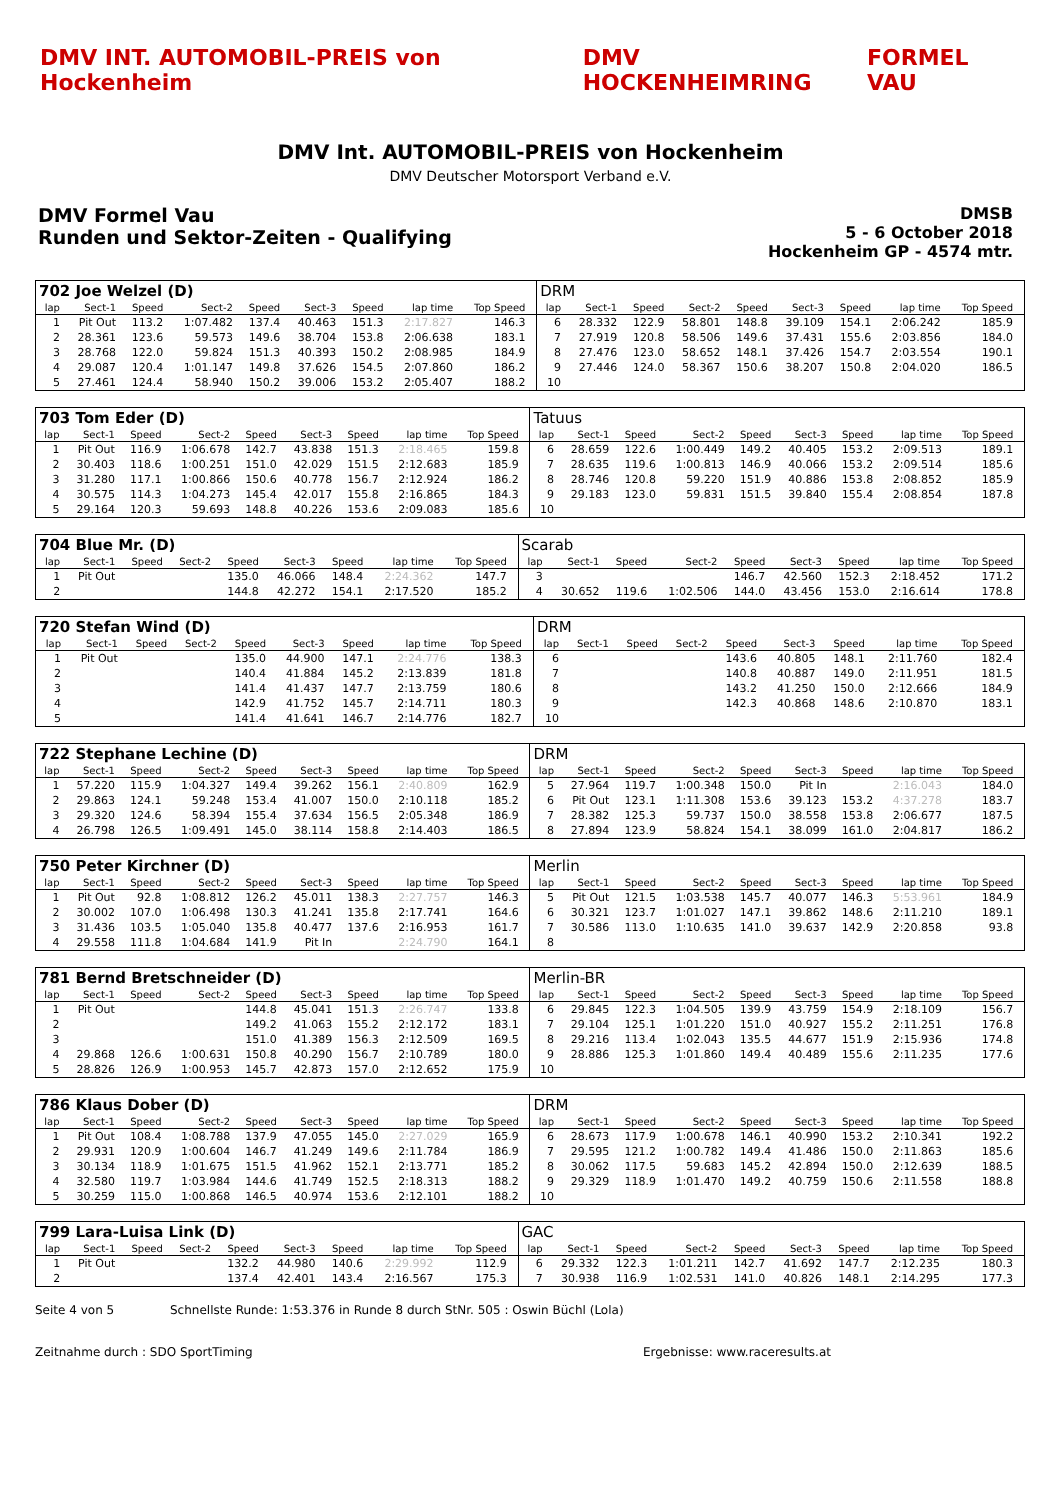DMV INT. AUTOMOBIL-PREIS von Hockenheim
DMV HOCKENHEIMRING FORMEL VAU
DMV Int. AUTOMOBIL-PREIS von Hockenheim
DMV Deutscher Motorsport Verband e.V.
DMV Formel Vau
Runden und Sektor-Zeiten - Qualifying
DMSB
5 - 6 October 2018
Hockenheim GP - 4574 mtr.
| 702 Joe Welzel (D) | | | | | | | | | | DRM | | | | | | | | | |
| lap | Sect-1 | Speed | Sect-2 | Speed | Sect-3 | Speed | lap time | Top Speed | | lap | Sect-1 | Speed | Sect-2 | Speed | Sect-3 | Speed | lap time | Top Speed | |
| 1 | Pit Out | 113.2 | 1:07.482 | 137.4 | 40.463 | 151.3 | 2:17.827 | 146.3 | | 6 | 28.332 | 122.9 | 58.801 | 148.8 | 39.109 | 154.1 | 2:06.242 | 185.9 | |
| 2 | 28.361 | 123.6 | 59.573 | 149.6 | 38.704 | 153.8 | 2:06.638 | 183.1 | | 7 | 27.919 | 120.8 | 58.506 | 149.6 | 37.431 | 155.6 | 2:03.856 | 184.0 | |
| 3 | 28.768 | 122.0 | 59.824 | 151.3 | 40.393 | 150.2 | 2:08.985 | 184.9 | | 8 | 27.476 | 123.0 | 58.652 | 148.1 | 37.426 | 154.7 | 2:03.554 | 190.1 | |
| 4 | 29.087 | 120.4 | 1:01.147 | 149.8 | 37.626 | 154.5 | 2:07.860 | 186.2 | | 9 | 27.446 | 124.0 | 58.367 | 150.6 | 38.207 | 150.8 | 2:04.020 | 186.5 | |
| 5 | 27.461 | 124.4 | 58.940 | 150.2 | 39.006 | 153.2 | 2:05.407 | 188.2 | | 10 | | | | | | | | | |
| 703 Tom Eder (D) | | | | | | | | | | Tatuus | | | | | | | | | |
| lap | Sect-1 | Speed | Sect-2 | Speed | Sect-3 | Speed | lap time | Top Speed | | lap | Sect-1 | Speed | Sect-2 | Speed | Sect-3 | Speed | lap time | Top Speed | |
| 1 | Pit Out | 116.9 | 1:06.678 | 142.7 | 43.838 | 151.3 | 2:18.465 | 159.8 | | 6 | 28.659 | 122.6 | 1:00.449 | 149.2 | 40.405 | 153.2 | 2:09.513 | 189.1 | |
| 2 | 30.403 | 118.6 | 1:00.251 | 151.0 | 42.029 | 151.5 | 2:12.683 | 185.9 | | 7 | 28.635 | 119.6 | 1:00.813 | 146.9 | 40.066 | 153.2 | 2:09.514 | 185.6 | |
| 3 | 31.280 | 117.1 | 1:00.866 | 150.6 | 40.778 | 156.7 | 2:12.924 | 186.2 | | 8 | 28.746 | 120.8 | 59.220 | 151.9 | 40.886 | 153.8 | 2:08.852 | 185.9 | |
| 4 | 30.575 | 114.3 | 1:04.273 | 145.4 | 42.017 | 155.8 | 2:16.865 | 184.3 | | 9 | 29.183 | 123.0 | 59.831 | 151.5 | 39.840 | 155.4 | 2:08.854 | 187.8 | |
| 5 | 29.164 | 120.3 | 59.693 | 148.8 | 40.226 | 153.6 | 2:09.083 | 185.6 | | 10 | | | | | | | | | |
| 704 Blue Mr. (D) | | | | | | | | | | Scarab | | | | | | | | | |
| lap | Sect-1 | Speed | Sect-2 | Speed | Sect-3 | Speed | lap time | Top Speed | | lap | Sect-1 | Speed | Sect-2 | Speed | Sect-3 | Speed | lap time | Top Speed | |
| 1 | Pit Out | | | 135.0 | 46.066 | 148.4 | 2:24.362 | 147.7 | | 3 | | | | 146.7 | 42.560 | 152.3 | 2:18.452 | 171.2 | |
| 2 | | | | 144.8 | 42.272 | 154.1 | 2:17.520 | 185.2 | | 4 | 30.652 | 119.6 | 1:02.506 | 144.0 | 43.456 | 153.0 | 2:16.614 | 178.8 | |
| 720 Stefan Wind (D) | | | | | | | | | | DRM | | | | | | | | | |
| lap | Sect-1 | Speed | Sect-2 | Speed | Sect-3 | Speed | lap time | Top Speed | | lap | Sect-1 | Speed | Sect-2 | Speed | Sect-3 | Speed | lap time | Top Speed | |
| 1 | Pit Out | | | 135.0 | 44.900 | 147.1 | 2:24.776 | 138.3 | | 6 | | | | 143.6 | 40.805 | 148.1 | 2:11.760 | 182.4 | |
| 2 | | | | 140.4 | 41.884 | 145.2 | 2:13.839 | 181.8 | | 7 | | | | 140.8 | 40.887 | 149.0 | 2:11.951 | 181.5 | |
| 3 | | | | 141.4 | 41.437 | 147.7 | 2:13.759 | 180.6 | | 8 | | | | 143.2 | 41.250 | 150.0 | 2:12.666 | 184.9 | |
| 4 | | | | 142.9 | 41.752 | 145.7 | 2:14.711 | 180.3 | | 9 | | | | 142.3 | 40.868 | 148.6 | 2:10.870 | 183.1 | |
| 5 | | | | 141.4 | 41.641 | 146.7 | 2:14.776 | 182.7 | | 10 | | | | | | | | | |
| 722 Stephane Lechine (D) | | | | | | | | | | DRM | | | | | | | | | |
| lap | Sect-1 | Speed | Sect-2 | Speed | Sect-3 | Speed | lap time | Top Speed | | lap | Sect-1 | Speed | Sect-2 | Speed | Sect-3 | Speed | lap time | Top Speed | |
| 1 | 57.220 | 115.9 | 1:04.327 | 149.4 | 39.262 | 156.1 | 2:40.809 | 162.9 | | 5 | 27.964 | 119.7 | 1:00.348 | 150.0 | Pit In | | 2:16.043 | 184.0 | |
| 2 | 29.863 | 124.1 | 59.248 | 153.4 | 41.007 | 150.0 | 2:10.118 | 185.2 | | 6 | Pit Out | 123.1 | 1:11.308 | 153.6 | 39.123 | 153.2 | 4:37.278 | 183.7 | |
| 3 | 29.320 | 124.6 | 58.394 | 155.4 | 37.634 | 156.5 | 2:05.348 | 186.9 | | 7 | 28.382 | 125.3 | 59.737 | 150.0 | 38.558 | 153.8 | 2:06.677 | 187.5 | |
| 4 | 26.798 | 126.5 | 1:09.491 | 145.0 | 38.114 | 158.8 | 2:14.403 | 186.5 | | 8 | 27.894 | 123.9 | 58.824 | 154.1 | 38.099 | 161.0 | 2:04.817 | 186.2 | |
| 750 Peter Kirchner (D) | | | | | | | | | | Merlin | | | | | | | | | |
| lap | Sect-1 | Speed | Sect-2 | Speed | Sect-3 | Speed | lap time | Top Speed | | lap | Sect-1 | Speed | Sect-2 | Speed | Sect-3 | Speed | lap time | Top Speed | |
| 1 | Pit Out | 92.8 | 1:08.812 | 126.2 | 45.011 | 138.3 | 2:27.757 | 146.3 | | 5 | Pit Out | 121.5 | 1:03.538 | 145.7 | 40.077 | 146.3 | 5:53.961 | 184.9 | |
| 2 | 30.002 | 107.0 | 1:06.498 | 130.3 | 41.241 | 135.8 | 2:17.741 | 164.6 | | 6 | 30.321 | 123.7 | 1:01.027 | 147.1 | 39.862 | 148.6 | 2:11.210 | 189.1 | |
| 3 | 31.436 | 103.5 | 1:05.040 | 135.8 | 40.477 | 137.6 | 2:16.953 | 161.7 | | 7 | 30.586 | 113.0 | 1:10.635 | 141.0 | 39.637 | 142.9 | 2:20.858 | 93.8 | |
| 4 | 29.558 | 111.8 | 1:04.684 | 141.9 | Pit In | | 2:24.790 | 164.1 | | 8 | | | | | | | | | |
| 781 Bernd Bretschneider (D) | | | | | | | | | | Merlin-BR | | | | | | | | | |
| lap | Sect-1 | Speed | Sect-2 | Speed | Sect-3 | Speed | lap time | Top Speed | | lap | Sect-1 | Speed | Sect-2 | Speed | Sect-3 | Speed | lap time | Top Speed | |
| 1 | Pit Out | | | 144.8 | 45.041 | 151.3 | 2:26.747 | 133.8 | | 6 | 29.845 | 122.3 | 1:04.505 | 139.9 | 43.759 | 154.9 | 2:18.109 | 156.7 | |
| 2 | | | | 149.2 | 41.063 | 155.2 | 2:12.172 | 183.1 | | 7 | 29.104 | 125.1 | 1:01.220 | 151.0 | 40.927 | 155.2 | 2:11.251 | 176.8 | |
| 3 | | | | 151.0 | 41.389 | 156.3 | 2:12.509 | 169.5 | | 8 | 29.216 | 113.4 | 1:02.043 | 135.5 | 44.677 | 151.9 | 2:15.936 | 174.8 | |
| 4 | 29.868 | 126.6 | 1:00.631 | 150.8 | 40.290 | 156.7 | 2:10.789 | 180.0 | | 9 | 28.886 | 125.3 | 1:01.860 | 149.4 | 40.489 | 155.6 | 2:11.235 | 177.6 | |
| 5 | 28.826 | 126.9 | 1:00.953 | 145.7 | 42.873 | 157.0 | 2:12.652 | 175.9 | | 10 | | | | | | | | | |
| 786 Klaus Dober (D) | | | | | | | | | | DRM | | | | | | | | | |
| lap | Sect-1 | Speed | Sect-2 | Speed | Sect-3 | Speed | lap time | Top Speed | | lap | Sect-1 | Speed | Sect-2 | Speed | Sect-3 | Speed | lap time | Top Speed | |
| 1 | Pit Out | 108.4 | 1:08.788 | 137.9 | 47.055 | 145.0 | 2:27.029 | 165.9 | | 6 | 28.673 | 117.9 | 1:00.678 | 146.1 | 40.990 | 153.2 | 2:10.341 | 192.2 | |
| 2 | 29.931 | 120.9 | 1:00.604 | 146.7 | 41.249 | 149.6 | 2:11.784 | 186.9 | | 7 | 29.595 | 121.2 | 1:00.782 | 149.4 | 41.486 | 150.0 | 2:11.863 | 185.6 | |
| 3 | 30.134 | 118.9 | 1:01.675 | 151.5 | 41.962 | 152.1 | 2:13.771 | 185.2 | | 8 | 30.062 | 117.5 | 59.683 | 145.2 | 42.894 | 150.0 | 2:12.639 | 188.5 | |
| 4 | 32.580 | 119.7 | 1:03.984 | 144.6 | 41.749 | 152.5 | 2:18.313 | 188.2 | | 9 | 29.329 | 118.9 | 1:01.470 | 149.2 | 40.759 | 150.6 | 2:11.558 | 188.8 | |
| 5 | 30.259 | 115.0 | 1:00.868 | 146.5 | 40.974 | 153.6 | 2:12.101 | 188.2 | | 10 | | | | | | | | | |
| 799 Lara-Luisa Link (D) | | | | | | | | | | GAC | | | | | | | | | |
| lap | Sect-1 | Speed | Sect-2 | Speed | Sect-3 | Speed | lap time | Top Speed | | lap | Sect-1 | Speed | Sect-2 | Speed | Sect-3 | Speed | lap time | Top Speed | |
| 1 | Pit Out | | | 132.2 | 44.980 | 140.6 | 2:29.992 | 112.9 | | 6 | 29.332 | 122.3 | 1:01.211 | 142.7 | 41.692 | 147.7 | 2:12.235 | 180.3 | |
| 2 | | | | 137.4 | 42.401 | 143.4 | 2:16.567 | 175.3 | | 7 | 30.938 | 116.9 | 1:02.531 | 141.0 | 40.826 | 148.1 | 2:14.295 | 177.3 | |
Seite 4 von 5 Schnellste Runde: 1:53.376 in Runde 8 durch StNr. 505 : Oswin Büchl (Lola)
Zeitnahme durch : SDO SportTiming Ergebnisse: www.raceresults.at